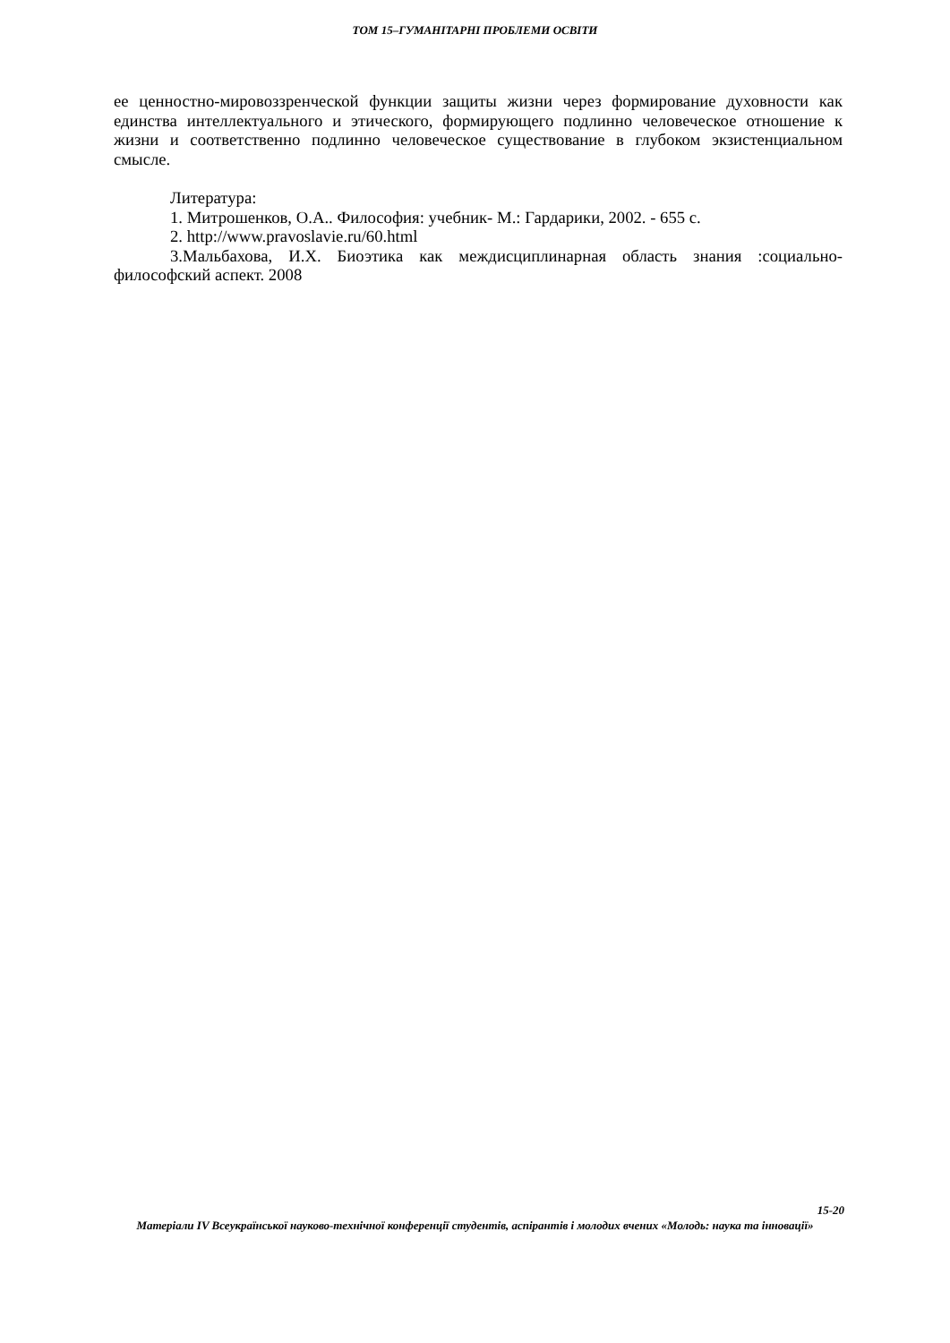ТОМ 15–ГУМАНІТАРНІ ПРОБЛЕМИ ОСВІТИ
ее ценностно-мировоззренческой функции защиты жизни через формирование духовности как единства интеллектуального и этического, формирующего подлинно человеческое отношение к жизни и соответственно подлинно человеческое существование в глубоком экзистенциальном смысле.
Литература:
1. Митрошенков, О.А.. Философия: учебник- М.: Гардарики, 2002. - 655 с.
2. http://www.pravoslavie.ru/60.html
3.Мальбахова, И.Х. Биоэтика как междисциплинарная область знания :социально-философский аспект. 2008
15-20
Матеріали IV Всеукраїнської науково-технічної конференції студентів, аспірантів і молодих вчених «Молодь: наука та інновації»